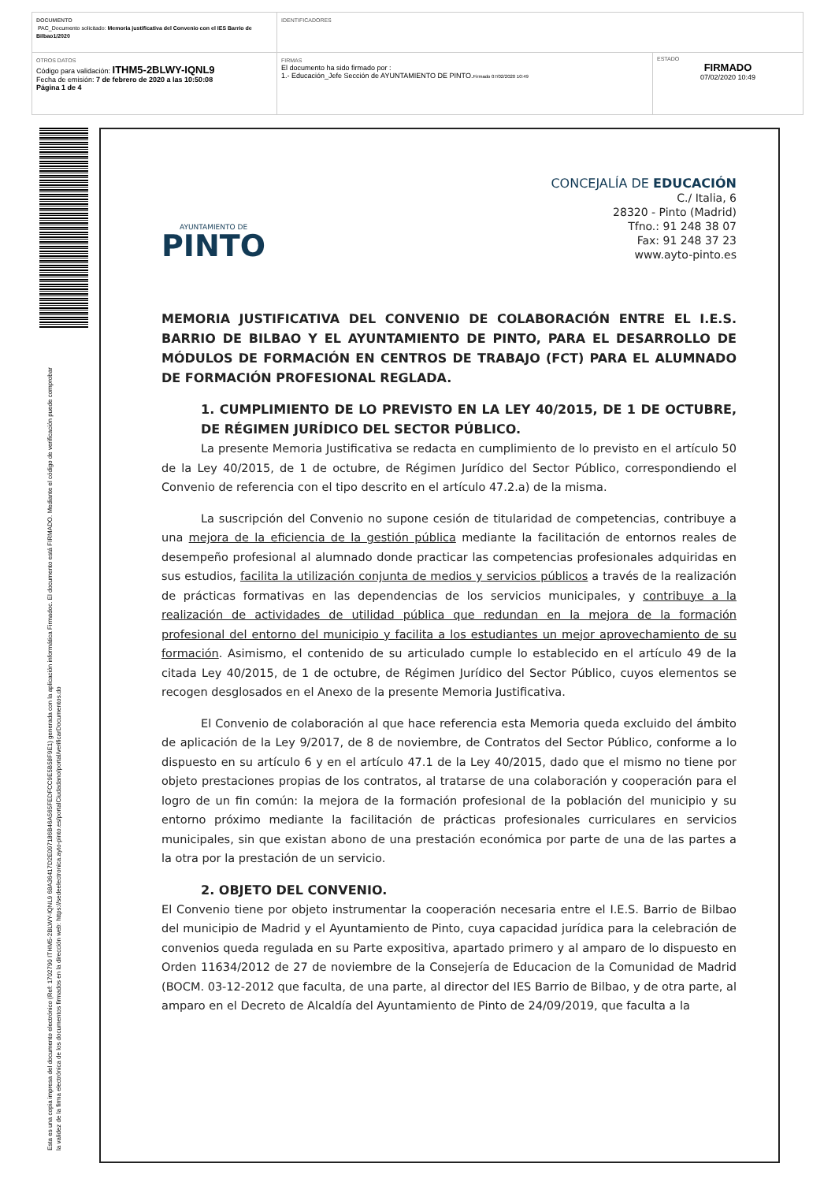| DOCUMENTO PAC_Documento solicitado: Memoria justificativa del Convenio con el IES Barrio de Bilbao1/2020 | IDENTIFICADORES | |
| OTROS DATOS Código para validación: ITHM5-2BLWY-IQNL9 Fecha de emisión: 7 de febrero de 2020 a las 10:50:08 Página 1 de 4 | FIRMAS El documento ha sido firmado por : 1.- Educación_Jefe Sección de AYUNTAMIENTO DE PINTO. Firmado 07/02/2020 10:49 | ESTADO FIRMADO 07/02/2020 10:49 |
Esta es una copia impresa del documento electrónico (Ref: 1702790 ITHM5-2BLWY-IQNL9 68A36417D2E097186B46A565FEDFCC9E5B58F9E1) generada con la aplicación informática Firmadoc. El documento está FIRMADO. Mediante el código de verificación puede comprobar la validez de la firma electrónica de los documentos firmados en la dirección web: https://sedeelectronica.ayto-pinto.es/portalCiudadano/portal/verificarDocumentos.do
AYUNTAMIENTO DE
PINTO
CONCEJALÍA DE EDUCACIÓN
C./ Italia, 6
28320 - Pinto (Madrid)
Tfno.: 91 248 38 07
Fax: 91 248 37 23
www.ayto-pinto.es
MEMORIA JUSTIFICATIVA DEL CONVENIO DE COLABORACIÓN ENTRE EL I.E.S. BARRIO DE BILBAO Y EL AYUNTAMIENTO DE PINTO, PARA EL DESARROLLO DE MÓDULOS DE FORMACIÓN EN CENTROS DE TRABAJO (FCT) PARA EL ALUMNADO DE FORMACIÓN PROFESIONAL REGLADA.
1. CUMPLIMIENTO DE LO PREVISTO EN LA LEY 40/2015, DE 1 DE OCTUBRE, DE RÉGIMEN JURÍDICO DEL SECTOR PÚBLICO.
La presente Memoria Justificativa se redacta en cumplimiento de lo previsto en el artículo 50 de la Ley 40/2015, de 1 de octubre, de Régimen Jurídico del Sector Público, correspondiendo el Convenio de referencia con el tipo descrito en el artículo 47.2.a) de la misma.
La suscripción del Convenio no supone cesión de titularidad de competencias, contribuye a una mejora de la eficiencia de la gestión pública mediante la facilitación de entornos reales de desempeño profesional al alumnado donde practicar las competencias profesionales adquiridas en sus estudios, facilita la utilización conjunta de medios y servicios públicos a través de la realización de prácticas formativas en las dependencias de los servicios municipales, y contribuye a la realización de actividades de utilidad pública que redundan en la mejora de la formación profesional del entorno del municipio y facilita a los estudiantes un mejor aprovechamiento de su formación. Asimismo, el contenido de su articulado cumple lo establecido en el artículo 49 de la citada Ley 40/2015, de 1 de octubre, de Régimen Jurídico del Sector Público, cuyos elementos se recogen desglosados en el Anexo de la presente Memoria Justificativa.
El Convenio de colaboración al que hace referencia esta Memoria queda excluido del ámbito de aplicación de la Ley 9/2017, de 8 de noviembre, de Contratos del Sector Público, conforme a lo dispuesto en su artículo 6 y en el artículo 47.1 de la Ley 40/2015, dado que el mismo no tiene por objeto prestaciones propias de los contratos, al tratarse de una colaboración y cooperación para el logro de un fin común: la mejora de la formación profesional de la población del municipio y su entorno próximo mediante la facilitación de prácticas profesionales curriculares en servicios municipales, sin que existan abono de una prestación económica por parte de una de las partes a la otra por la prestación de un servicio.
2. OBJETO DEL CONVENIO.
El Convenio tiene por objeto instrumentar la cooperación necesaria entre el I.E.S. Barrio de Bilbao del municipio de Madrid y el Ayuntamiento de Pinto, cuya capacidad jurídica para la celebración de convenios queda regulada en su Parte expositiva, apartado primero y al amparo de lo dispuesto en Orden 11634/2012 de 27 de noviembre de la Consejería de Educacion de la Comunidad de Madrid (BOCM. 03-12-2012 que faculta, de una parte, al director del IES Barrio de Bilbao, y de otra parte, al amparo en el Decreto de Alcaldía del Ayuntamiento de Pinto de 24/09/2019, que faculta a la